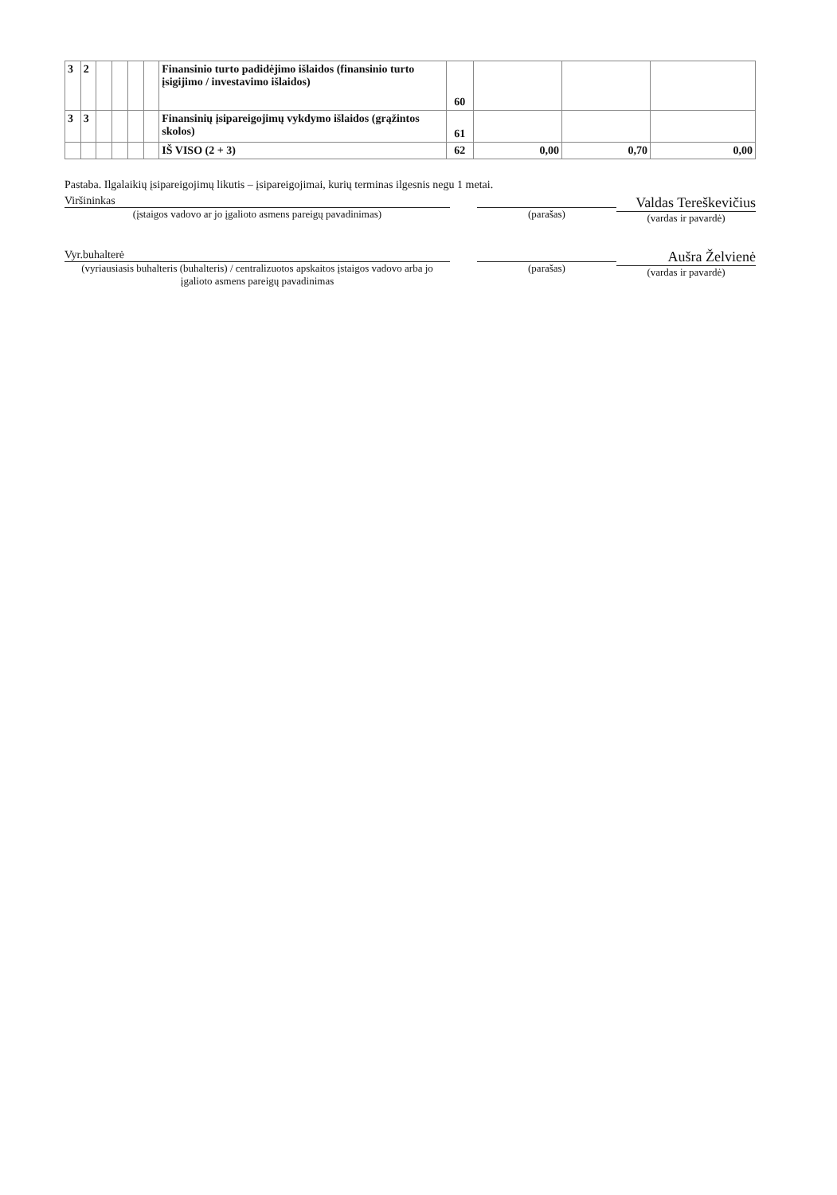| 3 | 2 | | | | | Finansinio turto padidėjimo išlaidos (finansinio turto įsigijimo / investavimo išlaidos) | 60 | | | |
| 3 | 3 | | | | | Finansinių įsipareigojimų vykdymo išlaidos (grąžintos skolos) | 61 | | | |
| | | | | | | IŠ VISO (2 + 3) | 62 | 0,00 | 0,70 | 0,00 |
Pastaba. Ilgalaikių įsipareigojimų likutis – įsipareigojimai, kurių terminas ilgesnis negu 1 metai.
Viršininkas
(įstaigos vadovo ar jo įgalioto asmens pareigų pavadinimas)
(parašas)
Valdas Tereškevičius
(vardas ir pavardė)
Vyr.buhalterė
(vyriausiasis buhalteris (buhalteris) / centralizuotos apskaitos įstaigos vadovo arba jo įgalioto asmens pareigų pavadinimas
(parašas)
Aušra Želvienė
(vardas ir pavardė)